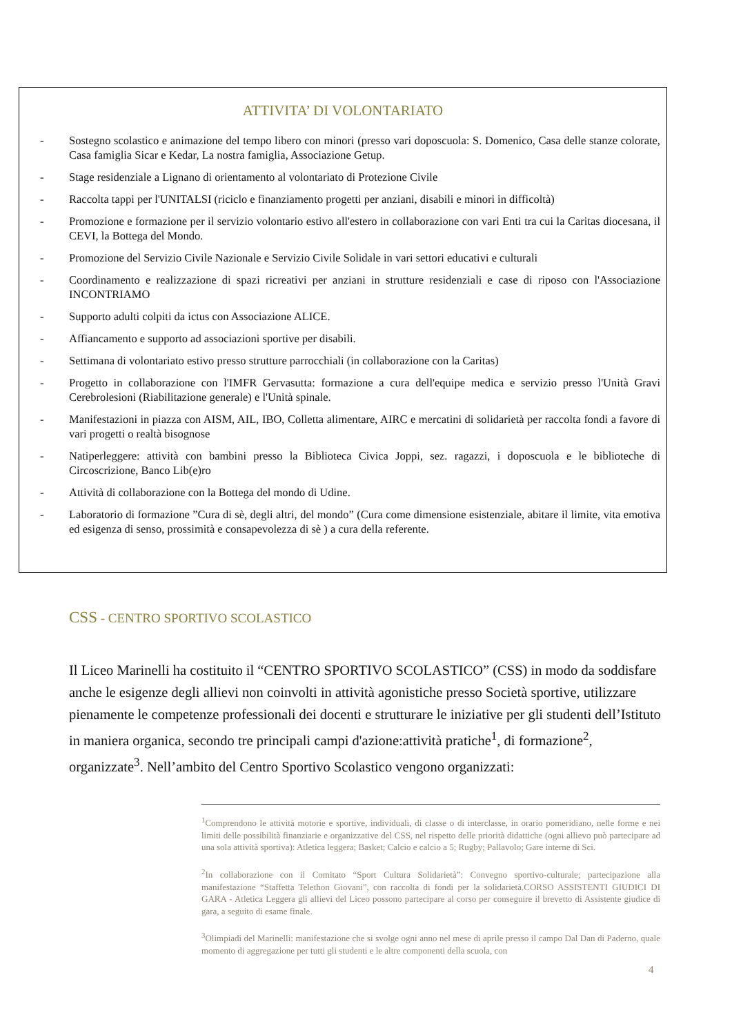ATTIVITA’ DI VOLONTARIATO
- Sostegno scolastico e animazione del tempo libero con minori (presso vari doposcuola: S. Domenico, Casa delle stanze colorate, Casa famiglia Sicar e Kedar, La nostra famiglia, Associazione Getup.
- Stage residenziale a Lignano di orientamento al volontariato di Protezione Civile
- Raccolta tappi per l'UNITALSI (riciclo e finanziamento progetti per anziani, disabili e minori in difficoltà)
- Promozione e formazione per il servizio volontario estivo all'estero in collaborazione con vari Enti tra cui la Caritas diocesana, il CEVI, la Bottega del Mondo.
- Promozione del Servizio Civile Nazionale e Servizio Civile Solidale in vari settori educativi e culturali
- Coordinamento e realizzazione di spazi ricreativi per anziani in strutture residenziali e case di riposo con l'Associazione INCONTRIAMO
- Supporto adulti colpiti da ictus con Associazione ALICE.
- Affiancamento e supporto ad associazioni sportive per disabili.
- Settimana di volontariato estivo presso strutture parrocchiali (in collaborazione con la Caritas)
- Progetto in collaborazione con l'IMFR Gervasutta: formazione a cura dell'equipe medica e servizio presso l'Unità Gravi Cerebrolesioni (Riabilitazione generale) e l'Unità spinale.
- Manifestazioni in piazza con AISM, AIL, IBO, Colletta alimentare, AIRC e mercatini di solidarietà per raccolta fondi a favore di vari progetti o realtà bisognose
- Natiperleggere: attività con bambini presso la Biblioteca Civica Joppi, sez. ragazzi, i doposcuola e le biblioteche di Circoscrizione, Banco Lib(e)ro
- Attività di collaborazione con la Bottega del mondo di Udine.
- Laboratorio di formazione ”Cura di sè, degli altri, del mondo” (Cura come dimensione esistenziale, abitare il limite, vita emotiva ed esigenza di senso, prossimità e consapevolezza di sè ) a cura della referente.
CSS - CENTRO SPORTIVO SCOLASTICO
Il Liceo Marinelli ha costituito il “CENTRO SPORTIVO SCOLASTICO” (CSS) in modo da soddisfare anche le esigenze degli allievi non coinvolti in attività agonistiche presso Società sportive, utilizzare pienamente le competenze professionali dei docenti e strutturare le iniziative per gli studenti dell’Istituto in maniera organica, secondo tre principali campi d'azione:attività pratiche<sup>1</sup>, di formazione<sup>2</sup>, organizzate<sup>3</sup>. Nell’ambito del Centro Sportivo Scolastico vengono organizzati:
<sup>1</sup> Comprendono le attività motorie e sportive, individuali, di classe o di interclasse, in orario pomeridiano, nelle forme e nei limiti delle possibilità finanziarie e organizzative del CSS, nel rispetto delle priorità didattiche (ogni allievo può partecipare ad una sola attività sportiva): Atletica leggera; Basket; Calcio e calcio a 5; Rugby; Pallavolo; Gare interne di Sci.
<sup>2</sup> In collaborazione con il Comitato “Sport Cultura Solidarietà”: Convegno sportivo-culturale; partecipazione alla manifestazione “Staffetta Telethon Giovani”, con raccolta di fondi per la solidarietà.CORSO ASSISTENTI GIUDICI DI GARA - Atletica Leggera gli allievi del Liceo possono partecipare al corso per conseguire il brevetto di Assistente giudice di gara, a seguito di esame finale.
<sup>3</sup> Olimpiadi del Marinelli: manifestazione che si svolge ogni anno nel mese di aprile presso il campo Dal Dan di Paderno, quale momento di aggregazione per tutti gli studenti e le altre componenti della scuola, con
4